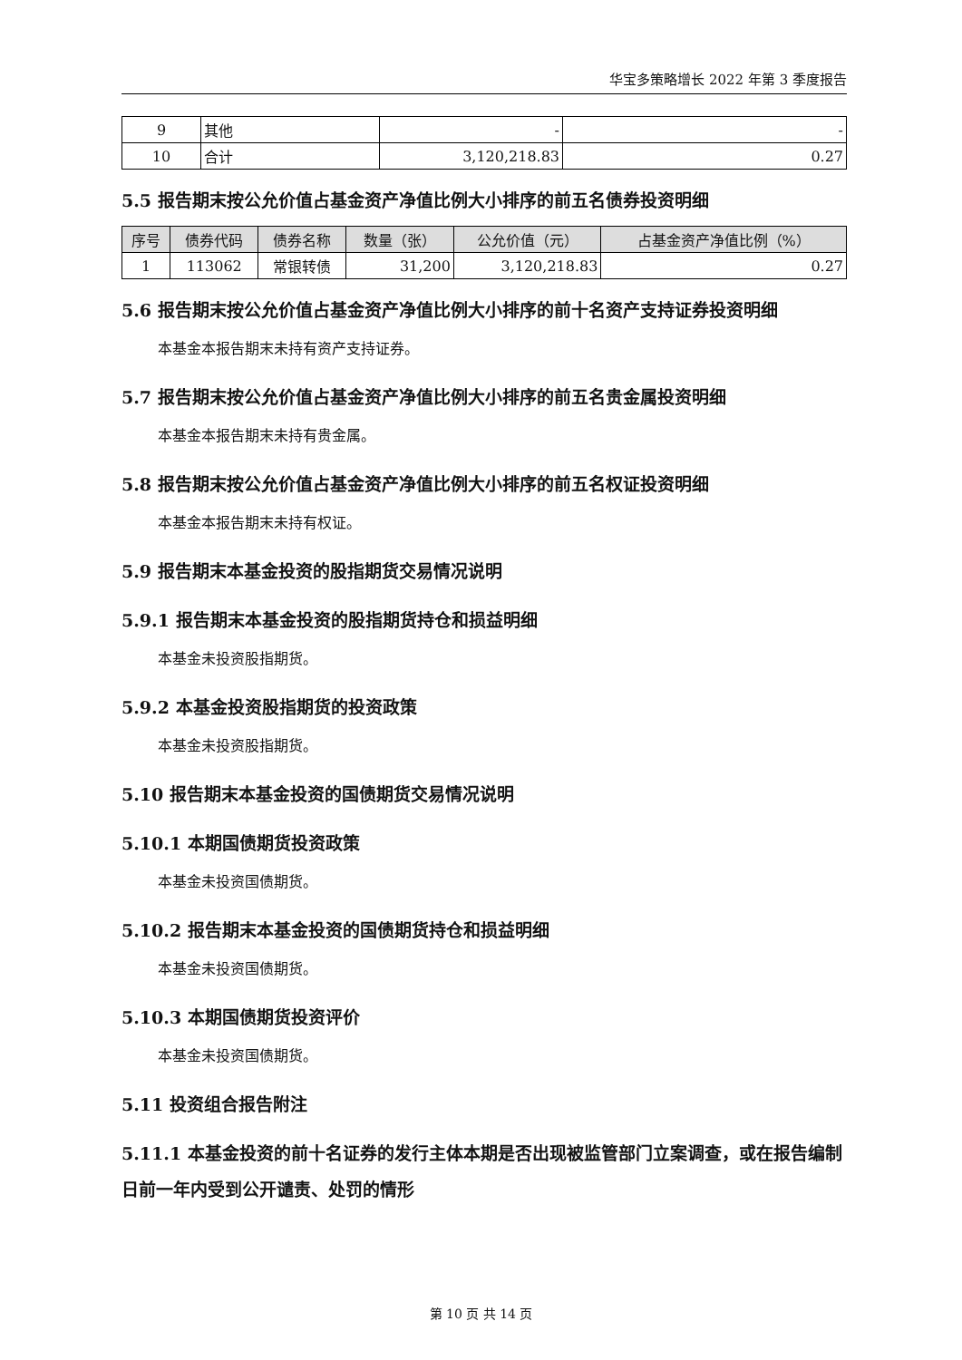华宝多策略增长 2022 年第 3 季度报告
| 9 | 其他 | - | - |
| 10 | 合计 | 3,120,218.83 | 0.27 |
5.5 报告期末按公允价值占基金资产净值比例大小排序的前五名债券投资明细
| 序号 | 债券代码 | 债券名称 | 数量（张） | 公允价值（元） | 占基金资产净值比例（%） |
| --- | --- | --- | --- | --- | --- |
| 1 | 113062 | 常银转债 | 31,200 | 3,120,218.83 | 0.27 |
5.6 报告期末按公允价值占基金资产净值比例大小排序的前十名资产支持证券投资明细
本基金本报告期末未持有资产支持证券。
5.7 报告期末按公允价值占基金资产净值比例大小排序的前五名贵金属投资明细
本基金本报告期末未持有贵金属。
5.8 报告期末按公允价值占基金资产净值比例大小排序的前五名权证投资明细
本基金本报告期末未持有权证。
5.9 报告期末本基金投资的股指期货交易情况说明
5.9.1 报告期末本基金投资的股指期货持仓和损益明细
本基金未投资股指期货。
5.9.2 本基金投资股指期货的投资政策
本基金未投资股指期货。
5.10 报告期末本基金投资的国债期货交易情况说明
5.10.1 本期国债期货投资政策
本基金未投资国债期货。
5.10.2 报告期末本基金投资的国债期货持仓和损益明细
本基金未投资国债期货。
5.10.3 本期国债期货投资评价
本基金未投资国债期货。
5.11 投资组合报告附注
5.11.1 本基金投资的前十名证券的发行主体本期是否出现被监管部门立案调查，或在报告编制日前一年内受到公开谴责、处罚的情形
第 10 页 共 14 页